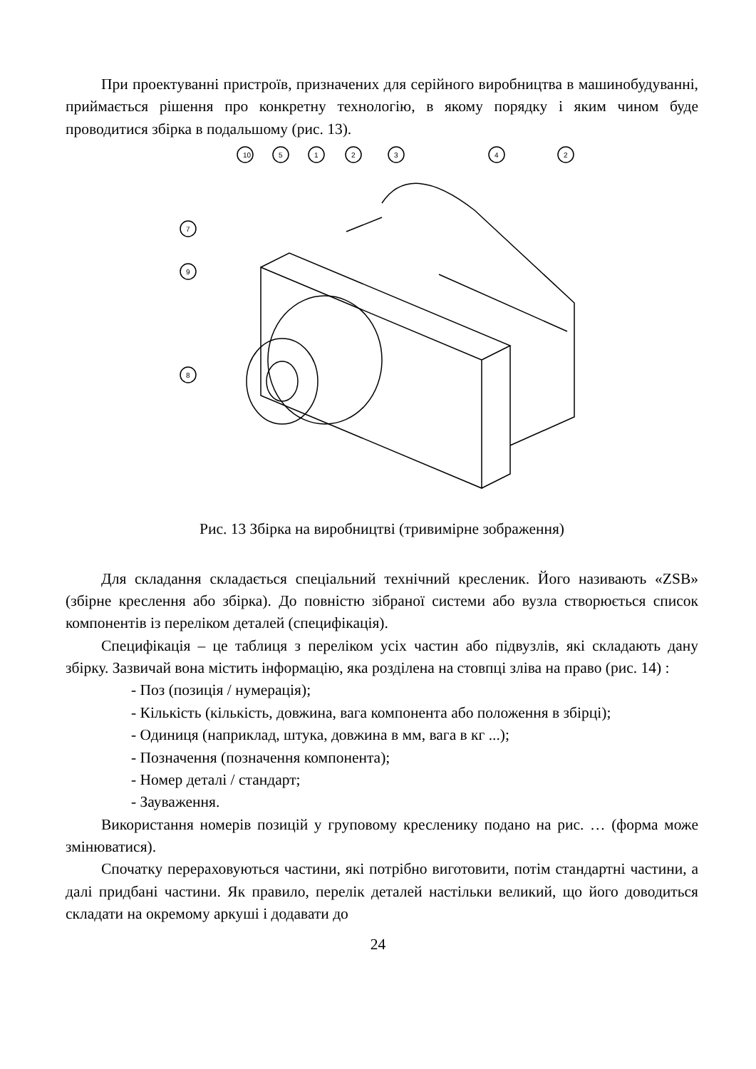При проектуванні пристроїв, призначених для серійного виробництва в машинобудуванні, приймається рішення про конкретну технологію, в якому порядку і яким чином буде проводитися збірка в подальшому (рис. 13).
10
5
1
2
3
4
2
7
9
8
Рис. 13 Збірка на виробництві (тривимірне зображення)
Для складання складається спеціальний технічний кресленик. Його називають «ZSB» (збірне креслення або збірка). До повністю зібраної системи або вузла створюється список компонентів із переліком деталей (специфікація).
Специфікація – це таблиця з переліком усіх частин або підвузлів, які складають дану збірку. Зазвичай вона містить інформацію, яка розділена на стовпці зліва на право (рис. 14) :
- Поз (позиція / нумерація);
- Кількість (кількість, довжина, вага компонента або положення в збірці);
- Одиниця (наприклад, штука, довжина в мм, вага в кг ...);
- Позначення (позначення компонента);
- Номер деталі / стандарт;
- Зауваження.
Використання номерів позицій у груповому кресленику подано на рис. … (форма може змінюватися).
Спочатку перераховуються частини, які потрібно виготовити, потім стандартні частини, а далі придбані частини. Як правило, перелік деталей настільки великий, що його доводиться складати на окремому аркуші і додавати до
24